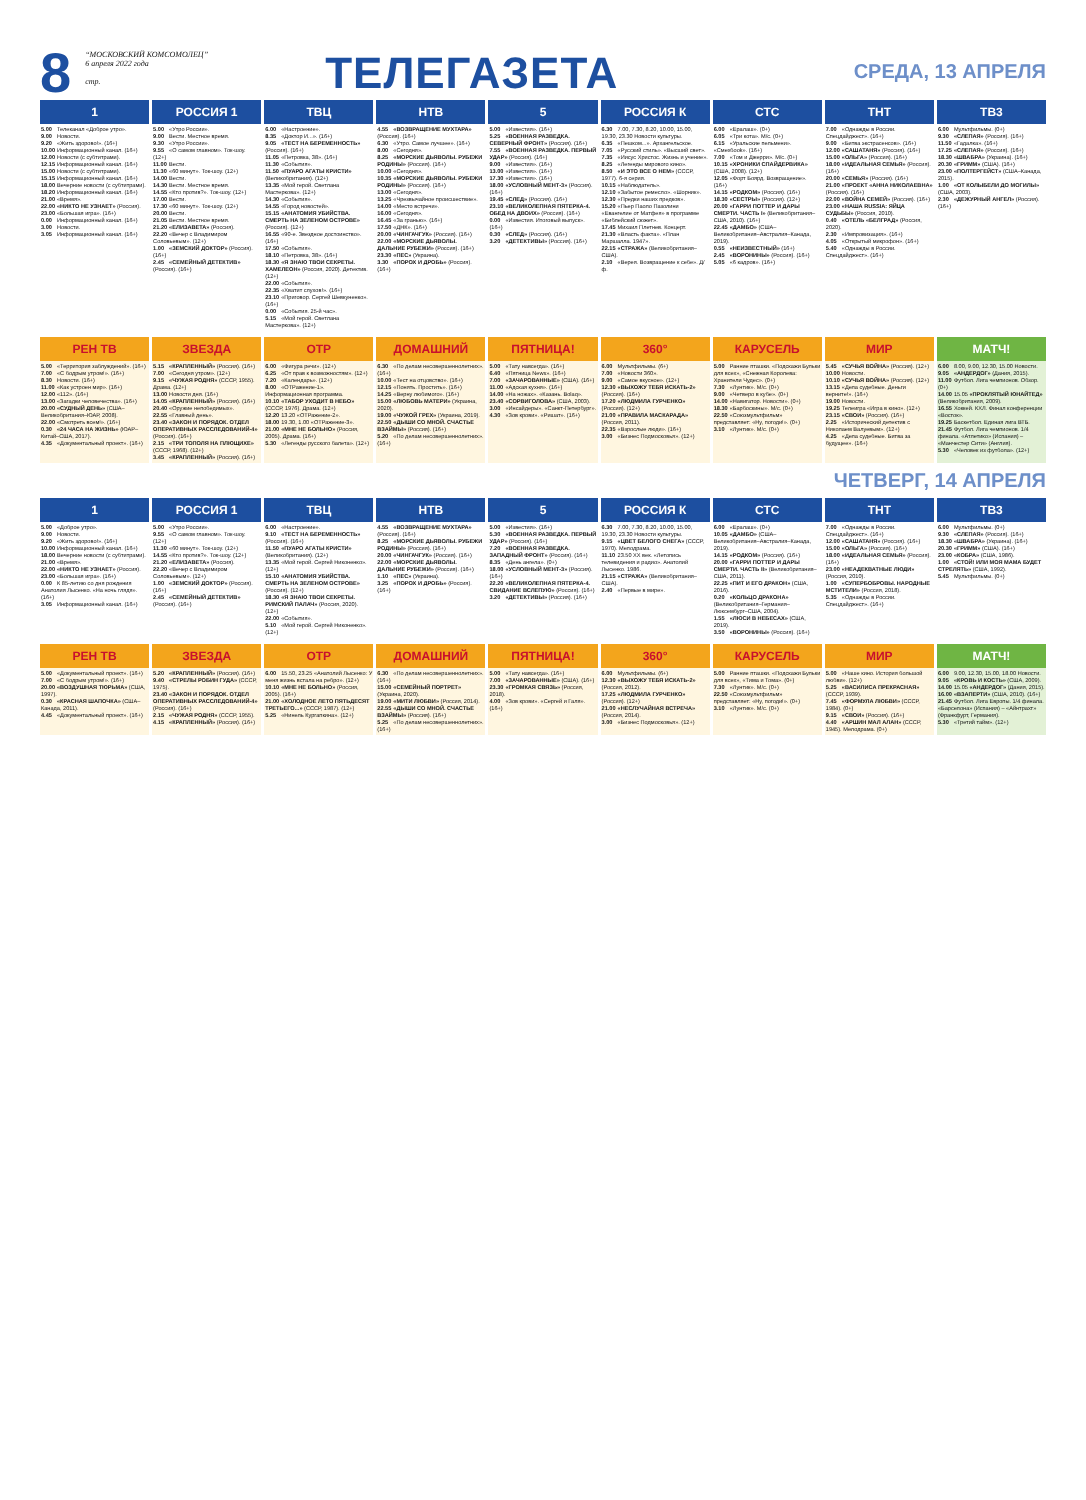8
“МОСКОВСКИЙ КОМСОМОЛЕЦ”
6 апреля 2022 года
стр.
ТЕЛЕГАЗЕТА
СРЕДА, 13 АПРЕЛЯ
1
РОССИЯ 1
ТВЦ
НТВ
5
РОССИЯ К
СТС
ТНТ
ТВ3
5.00 Телеканал «Доброе утро».
9.00 Новости.
9.20 «Жить здорово!». (16+)
10.00 Информационный канал. (16+)
12.00 Новости (с субтитрами).
12.15 Информационный канал. (16+)
15.00 Новости (с субтитрами).
15.15 Информационный канал. (16+)
18.00 Вечерние новости (с субтитрами).
18.20 Информационный канал. (16+)
21.00 «Время».
22.00 «НИКТО НЕ УЗНАЕТ» (Россия).
23.00 «Большая игра». (16+)
0.00 Информационный канал. (16+)
3.00 Новости.
3.05 Информационный канал. (16+)
5.00 «Утро России».
9.00 Вести. Местное время.
9.30 «Утро России».
9.55 «О самом главном». Ток-шоу. (12+)
11.00 Вести.
11.30 «60 минут». Ток-шоу. (12+)
14.00 Вести.
14.30 Вести. Местное время.
14.55 «Кто против?». Ток-шоу. (12+)
17.00 Вести.
17.30 «60 минут». Ток-шоу. (12+)
20.00 Вести.
21.05 Вести. Местное время.
21.20 «ЕЛИЗАВЕТА» (Россия).
22.20 «Вечер с Владимиром Соловьевым». (12+)
1.00 «ЗЕМСКИЙ ДОКТОР» (Россия). (16+)
2.45 «СЕМЕЙНЫЙ ДЕТЕКТИВ» (Россия). (16+)
6.00 «Настроение».
8.35 «Доктор И...». (16+)
9.05 «ТЕСТ НА БЕРЕМЕННОСТЬ» (Россия). (16+)
11.05 «Петровка, 38». (16+)
11.30 «События».
11.50 «ПУАРО АГАТЫ КРИСТИ» (Великобритания). (12+)
13.35 «Мой герой. Светлана Мастеркова». (12+)
14.30 «События».
14.55 «Город новостей».
15.15 «АНАТОМИЯ УБИЙСТВА. СМЕРТЬ НА ЗЕЛЕНОМ ОСТРОВЕ» (Россия). (12+)
16.55 «90-е. Звездное достоинство». (16+)
17.50 «События».
18.10 «Петровка, 38». (16+)
18.30 «Я ЗНАЮ ТВОИ СЕКРЕТЫ. ХАМЕЛЕОН» (Россия, 2020). Детектив. (12+)
22.00 «События».
22.35 «Хватит слухов!». (16+)
23.10 «Приговор. Сергей Шевкуненко». (16+)
0.00 «События. 25-й час».
5.15 «Мой герой. Светлана Мастеркова». (12+)
4.55 «ВОЗВРАЩЕНИЕ МУХТАРА» (Россия). (16+)
6.30 «Утро. Самое лучшее». (16+)
8.00 «Сегодня».
8.25 «МОРСКИЕ ДЬЯВОЛЫ. РУБЕЖИ РОДИНЫ» (Россия). (16+)
10.00 «Сегодня».
10.35 «МОРСКИЕ ДЬЯВОЛЫ. РУБЕЖИ РОДИНЫ» (Россия). (16+)
13.00 «Сегодня».
13.25 «Чрезвычайное происшествие».
14.00 «Место встречи».
16.00 «Сегодня».
16.45 «За гранью». (16+)
17.50 «ДНК». (16+)
20.00 «ЧИНГАЧГУК» (Россия). (16+)
22.00 «МОРСКИЕ ДЬЯВОЛЫ. ДАЛЬНИЕ РУБЕЖИ» (Россия). (16+)
23.30 «ПЕС» (Украина).
3.30 «ПОРОХ И ДРОБЬ» (Россия). (16+)
5.00 «Известия». (16+)
5.25 «ВОЕННАЯ РАЗВЕДКА. СЕВЕРНЫЙ ФРОНТ» (Россия). (16+)
7.55 «ВОЕННАЯ РАЗВЕДКА. ПЕРВЫЙ УДАР» (Россия). (16+)
9.00 «Известия». (16+)
13.00 «Известия». (16+)
17.30 «Известия». (16+)
18.00 «УСЛОВНЫЙ МЕНТ-3» (Россия). (16+)
19.45 «СЛЕД» (Россия). (16+)
23.10 «ВЕЛИКОЛЕПНАЯ ПЯТЕРКА-4. ОБЕД НА ДВОИХ» (Россия). (16+)
0.00 «Известия. Итоговый выпуск». (16+)
0.30 «СЛЕД» (Россия). (16+)
3.20 «ДЕТЕКТИВЫ» (Россия). (16+)
6.30 7.00, 7.30, 8.20, 10.00, 15.00, 19.30, 23.30 Новости культуры.
6.35 «Пешком...». Архангельское.
7.05 «Русский стиль». «Высший свет».
7.35 «Иисус Христос. Жизнь и учение».
8.25 «Легенды мирового кино».
8.50 «И ЭТО ВСЕ О НЕМ» (СССР, 1977). 6-я серия.
10.15 «Наблюдатель».
12.10 «Забытое ремесло». «Шорник».
12.30 «Предки наших предков».
15.20 «Пьер Паоло Пазолини «Евангелие от Матфея» в программе «Библейский сюжет».
17.45 Михаил Плетнев. Концерт.
21.30 «Власть факта». «План Маршалла. 1947».
22.15 «СТРАЖА» (Великобритания–США).
2.10 «Верея. Возвращение к себе». Д/ф.
6.00 «Ералаш». (0+)
6.05 «Три кота». М/с. (0+)
6.15 «Уральские пельмени». «Смехбook». (16+)
7.00 «Том и Джерри». М/с. (0+)
10.15 «ХРОНИКИ СПАЙДЕРВИКА» (США, 2008). (12+)
12.05 «Форт Боярд. Возвращение». (16+)
14.15 «РОДКОМ» (Россия). (16+)
18.30 «СЕСТРЫ» (Россия). (12+)
20.00 «ГАРРИ ПОТТЕР И ДАРЫ СМЕРТИ. ЧАСТЬ I» (Великобритания–США, 2010). (16+)
22.45 «ДАМБО» (США–Великобритания–Австралия–Канада, 2019).
0.55 «НЕИЗВЕСТНЫЙ» (16+)
2.45 «ВОРОНИНЫ» (Россия). (16+)
5.05 «6 кадров». (16+)
7.00 «Однажды в России. Спецдайджест». (16+)
9.00 «Битва экстрасенсов». (16+)
12.00 «САШАТАНЯ» (Россия). (16+)
15.00 «ОЛЬГА» (Россия). (16+)
18.00 «ИДЕАЛЬНАЯ СЕМЬЯ» (Россия). (16+)
20.00 «СЕМЬЯ» (Россия). (16+)
21.00 «ПРОЕКТ «АННА НИКОЛАЕВНА» (Россия). (16+)
22.00 «ВОЙНА СЕМЕЙ» (Россия). (16+)
23.00 «НАША RUSSIA: ЯЙЦА СУДЬБЫ» (Россия, 2010).
0.40 «ОТЕЛЬ «БЕЛГРАД» (Россия, 2020).
2.30 «Импровизация». (16+)
4.05 «Открытый микрофон». (16+)
5.40 «Однажды в России. Спецдайджест». (16+)
6.00 Мультфильмы. (0+)
9.30 «СЛЕПАЯ» (Россия). (16+)
11.50 «Гадалка». (16+)
17.25 «СЛЕПАЯ» (Россия). (16+)
18.30 «ШВАБРА» (Украина). (16+)
20.30 «ГРИММ» (США). (16+)
23.00 «ПОЛТЕРГЕЙСТ» (США–Канада, 2015).
1.00 «ОТ КОЛЫБЕЛИ ДО МОГИЛЫ» (США, 2003).
2.30 «ДЕЖУРНЫЙ АНГЕЛ» (Россия). (16+)
РЕН ТВ
ЗВЕЗДА
ОТР
ДОМАШНИЙ
ПЯТНИЦА!
360°
КАРУСЕЛЬ
МИР
МАТЧ!
5.00 «Территория заблуждений». (16+)
7.00 «С бодрым утром!». (16+)
8.30 Новости. (16+)
11.00 «Как устроен мир». (16+)
12.00 «112». (16+)
13.00 «Загадки человечества». (16+)
20.00 «СУДНЫЙ ДЕНЬ» (США–Великобритания–ЮАР, 2008).
22.00 «Смотреть всем!». (16+)
0.30 «24 ЧАСА НА ЖИЗНЬ» (ЮАР–Китай–США, 2017).
4.35 «Документальный проект». (16+)
5.15 «КРАПЛЕННЫЙ» (Россия). (16+)
7.00 «Сегодня утром». (12+)
9.15 «ЧУЖАЯ РОДНЯ» (СССР, 1955). Драма. (12+)
13.00 Новости дня. (16+)
14.05 «КРАПЛЕННЫЙ» (Россия). (16+)
20.40 «Оружие непобедимых».
22.55 «Главный день».
23.40 «ЗАКОН И ПОРЯДОК. ОТДЕЛ ОПЕРАТИВНЫХ РАССЛЕДОВАНИЙ-4» (Россия). (16+)
2.15 «ТРИ ТОПОЛЯ НА ПЛЮЩИХЕ» (СССР, 1968). (12+)
3.45 «КРАПЛЕННЫЙ» (Россия). (16+)
6.00 «Фигура речи». (12+)
6.25 «От прав к возможностям». (12+)
7.20 «Календарь». (12+)
8.00 «ОТРажение-1». Информационная программа.
10.10 «ТАБОР УХОДИТ В НЕБО» (СССР, 1976). Драма. (12+)
12.20 13.20 «ОТРажение-2».
18.00 19.30, 1.00 «ОТРажение-3».
21.00 «МНЕ НЕ БОЛЬНО» (Россия, 2005). Драма. (16+)
5.30 «Легенды русского балета». (12+)
6.30 «По делам несовершеннолетних». (16+)
10.00 «Тест на отцовство». (16+)
12.15 «Понять. Простить». (16+)
14.25 «Верну любимого». (16+)
15.00 «ЛЮБОВЬ МАТЕРИ» (Украина, 2020).
19.00 «ЧУЖОЙ ГРЕХ» (Украина, 2019).
22.50 «ДЫШИ СО МНОЙ. СЧАСТЬЕ ВЗАЙМЫ» (Россия). (16+)
5.20 «По делам несовершеннолетних». (16+)
5.00 «Тату навсегда». (16+)
6.40 «Пятница News». (16+)
7.00 «ЗАЧАРОВАННЫЕ» (США). (16+)
11.00 «Адская кухня». (16+)
14.00 «На ножах». «Казань. Bolaq».
23.40 «СОРВИГОЛОВА» (США, 2003).
3.00 «Инсайдеры». «Санкт-Петербург».
4.30 «Зов крови». «Ришат». (16+)
6.00 Мультфильмы. (6+)
7.00 «Новости 360».
9.00 «Самое вкусное». (12+)
12.30 «ВЫХОЖУ ТЕБЯ ИСКАТЬ-2» (Россия). (16+)
17.20 «ЛЮДМИЛА ГУРЧЕНКО» (Россия). (12+)
21.00 «ПРАВИЛА МАСКАРАДА» (Россия, 2011).
22.35 «Взрослые люди». (16+)
3.00 «Бизнес Подмосковья». (12+)
5.00 Ранние пташки. «Подскажи Бульки для всех», «Снежная Королева: Хранители Чудес». (0+)
7.30 «Лунтик». М/с. (0+)
9.00 «Четверо в кубе». (0+)
14.00 «Навигатор. Новости». (0+)
18.30 «Барбоскины». М/с. (0+)
22.50 «Союзмультфильм» представляет: «Ну, погоди!». (0+)
3.10 «Лунтик». М/с. (0+)
5.45 «СУЧЬЯ ВОЙНА» (Россия). (12+)
10.00 Новости.
10.10 «СУЧЬЯ ВОЙНА» (Россия). (12+)
13.15 «Дела судебные. Деньги вернитe!». (16+)
19.00 Новости.
19.25 Телеигра «Игра в кино». (12+)
23.15 «СВОИ» (Россия). (16+)
2.25 «Исторический детектив с Николаем Валуевым». (12+)
4.25 «Дела судебные. Битва за будущее». (16+)
6.00 8.00, 9.00, 12.30, 15.00 Новости.
9.05 «АНДЕРДОГ» (Дания, 2015).
11.00 Футбол. Лига чемпионов. Обзор. (0+)
14.00 15.05 «ПРОКЛЯТЫЙ ЮНАЙТЕД» (Великобритания, 2009).
16.55 Хоккей. КХЛ. Финал конференции «Восток».
19.25 Баскетбол. Единая лига ВТБ.
21.45 Футбол. Лига чемпионов. 1/4 финала. «Атлетико» (Испания) – «Манчестер Сити» (Англия).
5.30 «Человек из футбола». (12+)
ЧЕТВЕРГ, 14 АПРЕЛЯ
1
РОССИЯ 1
ТВЦ
НТВ
5
РОССИЯ К
СТС
ТНТ
ТВ3
5.00 «Доброе утро».
9.00 Новости.
9.20 «Жить здорово!». (16+)
10.00 Информационный канал. (16+)
18.00 Вечерние новости (с субтитрами).
21.00 «Время».
22.00 «НИКТО НЕ УЗНАЕТ» (Россия).
23.00 «Большая игра». (16+)
0.00 К 85-летию со дня рождения Анатолия Лысенко. «На ночь глядя». (16+)
3.05 Информационный канал. (16+)
5.00 «Утро России».
9.55 «О самом главном». Ток-шоу. (12+)
11.30 «60 минут». Ток-шоу. (12+)
14.55 «Кто против?». Ток-шоу. (12+)
21.20 «ЕЛИЗАВЕТА» (Россия).
22.20 «Вечер с Владимиром Соловьевым». (12+)
1.00 «ЗЕМСКИЙ ДОКТОР» (Россия). (16+)
2.45 «СЕМЕЙНЫЙ ДЕТЕКТИВ» (Россия). (16+)
6.00 «Настроение».
9.10 «ТЕСТ НА БЕРЕМЕННОСТЬ» (Россия). (16+)
11.50 «ПУАРО АГАТЫ КРИСТИ» (Великобритания). (12+)
13.35 «Мой герой. Сергей Никоненко». (12+)
15.10 «АНАТОМИЯ УБИЙСТВА. СМЕРТЬ НА ЗЕЛЕНОМ ОСТРОВЕ» (Россия). (12+)
18.30 «Я ЗНАЮ ТВОИ СЕКРЕТЫ. РИМСКИЙ ПАЛАЧ» (Россия, 2020). (12+)
22.00 «События».
5.10 «Мой герой. Сергей Никоненко». (12+)
4.55 «ВОЗВРАЩЕНИЕ МУХТАРА» (Россия). (16+)
8.25 «МОРСКИЕ ДЬЯВОЛЫ. РУБЕЖИ РОДИНЫ» (Россия). (16+)
20.00 «ЧИНГАЧГУК» (Россия). (16+)
22.00 «МОРСКИЕ ДЬЯВОЛЫ. ДАЛЬНИЕ РУБЕЖИ» (Россия). (16+)
1.10 «ПЕС» (Украина).
3.25 «ПОРОХ И ДРОБЬ» (Россия). (16+)
5.00 «Известия». (16+)
5.30 «ВОЕННАЯ РАЗВЕДКА. ПЕРВЫЙ УДАР» (Россия). (16+)
7.20 «ВОЕННАЯ РАЗВЕДКА. ЗАПАДНЫЙ ФРОНТ» (Россия). (16+)
8.35 «День ангела». (0+)
18.00 «УСЛОВНЫЙ МЕНТ-3» (Россия). (16+)
22.20 «ВЕЛИКОЛЕПНАЯ ПЯТЕРКА-4. СВИДАНИЕ ВСЛЕПУЮ» (Россия). (16+)
3.20 «ДЕТЕКТИВЫ» (Россия). (16+)
6.30 7.00, 7.30, 8.20, 10.00, 15.00, 19.30, 23.30 Новости культуры.
9.15 «ЦВЕТ БЕЛОГО СНЕГА» (СССР, 1970). Мелодрама.
11.10 23.50 XX век. «Летопись телевидения и радио». Анатолий Лысенко. 1986.
21.15 «СТРАЖА» (Великобритания–США).
2.40 «Первые в мире».
6.00 «Ералаш». (0+)
10.05 «ДАМБО» (США–Великобритания–Австралия–Канада, 2019).
14.15 «РОДКОМ» (Россия). (16+)
20.00 «ГАРРИ ПОТТЕР И ДАРЫ СМЕРТИ. ЧАСТЬ II» (Великобритания–США, 2011).
22.25 «ПИТ И ЕГО ДРАКОН» (США, 2016).
0.20 «КОЛЬЦО ДРАКОНА» (Великобритания–Германия–Люксембург–США, 2004).
1.55 «ЛЮСИ В НЕБЕСАХ» (США, 2019).
3.50 «ВОРОНИНЫ» (Россия). (16+)
7.00 «Однажды в России. Спецдайджест». (16+)
12.00 «САШАТАНЯ» (Россия). (16+)
15.00 «ОЛЬГА» (Россия). (16+)
18.00 «ИДЕАЛЬНАЯ СЕМЬЯ» (Россия). (16+)
23.00 «НЕАДЕКВАТНЫЕ ЛЮДИ» (Россия, 2010).
1.00 «СУПЕРБОБРОВЫ. НАРОДНЫЕ МСТИТЕЛИ» (Россия, 2018).
5.35 «Однажды в России. Спецдайджест». (16+)
6.00 Мультфильмы. (0+)
9.30 «СЛЕПАЯ» (Россия). (16+)
18.30 «ШВАБРА» (Украина). (16+)
20.30 «ГРИММ» (США). (16+)
23.00 «КОБРА» (США, 1986).
1.00 «СТОЙ! ИЛИ МОЯ МАМА БУДЕТ СТРЕЛЯТЬ» (США, 1992).
5.45 Мультфильмы. (0+)
РЕН ТВ
ЗВЕЗДА
ОТР
ДОМАШНИЙ
ПЯТНИЦА!
360°
КАРУСЕЛЬ
МИР
МАТЧ!
5.00 «Документальный проект». (16+)
7.00 «С бодрым утром!». (16+)
20.00 «ВОЗДУШНАЯ ТЮРЬМА» (США, 1997).
0.30 «КРАСНАЯ ШАПОЧКА» (США–Канада, 2011).
4.45 «Документальный проект». (16+)
5.20 «КРАПЛЕННЫЙ» (Россия). (16+)
9.40 «СТРЕЛЫ РОБИН ГУДА» (СССР, 1975).
23.40 «ЗАКОН И ПОРЯДОК. ОТДЕЛ ОПЕРАТИВНЫХ РАССЛЕДОВАНИЙ-4» (Россия). (16+)
2.15 «ЧУЖАЯ РОДНЯ» (СССР, 1955).
4.15 «КРАПЛЕННЫЙ» (Россия). (16+)
6.00 15.50, 23.25 «Анатолий Лысенко: У меня жизнь встала на ребро». (12+)
10.10 «МНЕ НЕ БОЛЬНО» (Россия, 2005). (16+)
21.00 «ХОЛОДНОЕ ЛЕТО ПЯТЬДЕСЯТ ТРЕТЬЕГО...» (СССР, 1987). (12+)
5.25 «Нинель Кургапкина». (12+)
6.30 «По делам несовершеннолетних». (16+)
15.00 «СЕМЕЙНЫЙ ПОРТРЕТ» (Украина, 2020).
19.00 «МИТИ ЛЮБВИ» (Россия, 2014).
22.55 «ДЫШИ СО МНОЙ. СЧАСТЬЕ ВЗАЙМЫ» (Россия). (16+)
5.25 «По делам несовершеннолетних». (16+)
5.00 «Тату навсегда». (16+)
7.00 «ЗАЧАРОВАННЫЕ» (США). (16+)
23.30 «ГРОМКАЯ СВЯЗЬ» (Россия, 2018).
4.00 «Зов крови». «Сергей и Галя». (16+)
6.00 Мультфильмы. (6+)
12.30 «ВЫХОЖУ ТЕБЯ ИСКАТЬ-2» (Россия, 2012).
17.25 «ЛЮДМИЛА ГУРЧЕНКО» (Россия). (12+)
21.00 «НЕСЛУЧАЙНАЯ ВСТРЕЧА» (Россия, 2014).
3.00 «Бизнес Подмосковья». (12+)
5.00 Ранние пташки. «Подскажи Бульки для всех», «Тима и Тома». (0+)
7.30 «Лунтик». М/с. (0+)
22.50 «Союзмультфильм» представляет: «Ну, погоди!». (0+)
3.10 «Лунтик». М/с. (0+)
5.00 «Наше кино. История большой любви». (12+)
5.25 «ВАСИЛИСА ПРЕКРАСНАЯ» (СССР, 1939).
7.45 «ФОРМУЛА ЛЮБВИ» (СССР, 1984). (0+)
9.15 «СВОИ» (Россия). (16+)
4.40 «АРШИН МАЛ АЛАН» (СССР, 1945). Мелодрама. (0+)
6.00 9.00, 12.30, 15.00, 18.00 Новости.
9.05 «КРОВЬ И КОСТЬ» (США, 2009).
14.00 15.05 «АНДЕРДОГ» (Дания, 2015).
16.00 «ВЗАПЕРТИ» (США, 2010). (16+)
21.45 Футбол. Лига Европы. 1/4 финала. «Барселона» (Испания) – «Айнтрахт» (Франкфурт, Германия).
5.30 «Третий тайм». (12+)